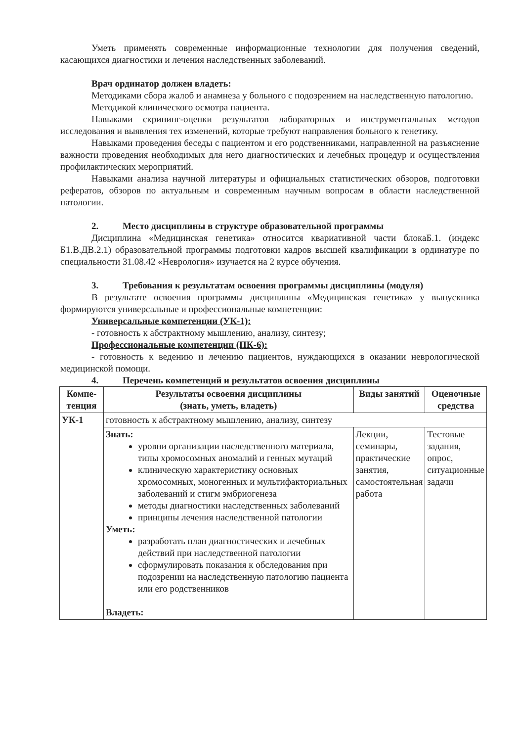Уметь применять современные информационные технологии для получения сведений, касающихся диагностики и лечения наследственных заболеваний.
Врач ординатор должен владеть:
Методиками сбора жалоб и анамнеза у больного с подозрением на наследственную патологию.
Методикой клинического осмотра пациента.
Навыками скрининг-оценки результатов лабораторных и инструментальных методов исследования и выявления тех изменений, которые требуют направления больного к генетику.
Навыками проведения беседы с пациентом и его родственниками, направленной на разъяснение важности проведения необходимых для него диагностических и лечебных процедур и осуществления профилактических мероприятий.
Навыками анализа научной литературы и официальных статистических обзоров, подготовки рефератов, обзоров по актуальным и современным научным вопросам в области наследственной патологии.
2. Место дисциплины в структуре образовательной программы
Дисциплина «Медицинская генетика» относится квариативной части блокаБ.1. (индекс Б1.В.ДВ.2.1) образовательной программы подготовки кадров высшей квалификации в ординатуре по специальности 31.08.42 «Неврология» изучается на 2 курсе обучения.
3. Требования к результатам освоения программы дисциплины (модуля)
В результате освоения программы дисциплины «Медицинская генетика» у выпускника формируются универсальные и профессиональные компетенции:
Универсальные компетенции (УК-1):
- готовность к абстрактному мышлению, анализу, синтезу;
Профессиональные компетенции (ПК-6):
- готовность к ведению и лечению пациентов, нуждающихся в оказании неврологической медицинской помощи.
4. Перечень компетенций и результатов освоения дисциплины
| Компе- тенция | Результаты освоения дисциплины (знать, уметь, владеть) | Виды занятий | Оценочные средства |
| --- | --- | --- | --- |
| УК-1 | готовность к абстрактному мышлению, анализу, синтезу | | |
| | Знать: уровни организации наследственного материала, типы хромосомных аномалий и генных мутаций клиническую характеристику основных хромосомных, моногенных и мультифакториальных заболеваний и стигм эмбриогенеза методы диагностики наследственных заболеваний принципы лечения наследственной патологии Уметь: разработать план диагностических и лечебных действий при наследственной патологии сформулировать показания к обследования при подозрении на наследственную патологию пациента или его родственников Владеть: | Лекции, семинары, практические занятия, самостоятельная работа | Тестовые задания, опрос, ситуационные задачи |